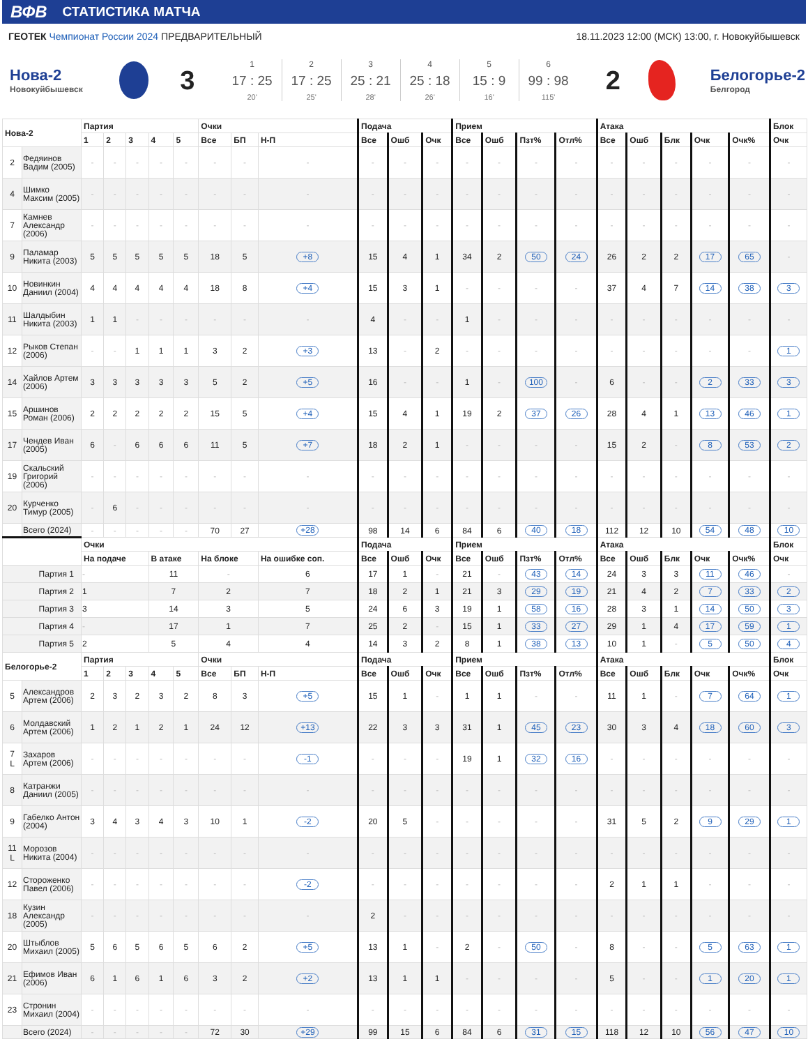ВФВ СТАТИСТИКА МАТЧА
ГЕОТЕК Чемпионат России 2024 ПРЕДВАРИТЕЛЬНЫЙ
18.11.2023 12:00 (МСК) 13:00, г. Новокуйбышевск
Нова-2
Новокуйбышевск
3
1
17 : 25
20'
2
17 : 25
25'
3
25 : 21
28'
4
25 : 18
26'
5
15 : 9
16'
6
99 : 98
115'
2
Белогорье-2
Белгород
| Нова-2 | | Партия | | | | | Очки | | | Подача | | | Прием | | | | Атака | | | | | Блок |
| --- | --- | --- | --- | --- | --- | --- | --- | --- | --- | --- | --- | --- | --- | --- | --- | --- | --- | --- | --- | --- | --- | --- |
| | | 1 | 2 | 3 | 4 | 5 | Все | БП | Н-П | Все | Ошб | Очк | Все | Ошб | Пзт% | Отл% | Все | Ошб | Блк | Очк | Очк% | Очк |
| 2 | Федяинов Вадим (2005) | - | - | - | - | - | - | - | - | - | - | - | - | - | - | - | - | - | - | - | - | - |
| 4 | Шимко Максим (2005) | - | - | - | - | - | - | - | - | - | - | - | - | - | - | - | - | - | - | - | - | - |
| 7 | Камнев Александр (2006) | - | - | - | - | - | - | - | - | - | - | - | - | - | - | - | - | - | - | - | - | - |
| 9 | Паламар Никита (2003) | 5 | 5 | 5 | 5 | 5 | 18 | 5 | +8 | 15 | 4 | 1 | 34 | 2 | 50 | 24 | 26 | 2 | 2 | 17 | 65 | - |
| 10 | Новинкин Даниил (2004) | 4 | 4 | 4 | 4 | 4 | 18 | 8 | +4 | 15 | 3 | 1 | - | - | - | - | 37 | 4 | 7 | 14 | 38 | 3 |
| 11 | Шалдыбин Никита (2003) | 1 | 1 | - | - | - | - | - | - | 4 | - | - | 1 | - | - | - | - | - | - | - | - | - |
| 12 | Рыков Степан (2006) | - | - | 1 | 1 | 1 | 3 | 2 | +3 | 13 | - | 2 | - | - | - | - | - | - | - | - | - | 1 |
| 14 | Хайлов Артем (2006) | 3 | 3 | 3 | 3 | 3 | 5 | 2 | +5 | 16 | - | - | 1 | - | 100 | - | 6 | - | - | 2 | 33 | 3 |
| 15 | Аршинов Роман (2006) | 2 | 2 | 2 | 2 | 2 | 15 | 5 | +4 | 15 | 4 | 1 | 19 | 2 | 37 | 26 | 28 | 4 | 1 | 13 | 46 | 1 |
| 17 | Чендев Иван (2005) | 6 | - | 6 | 6 | 6 | 11 | 5 | +7 | 18 | 2 | 1 | - | - | - | - | 15 | 2 | - | 8 | 53 | 2 |
| 19 | Скальский Григорий (2006) | - | - | - | - | - | - | - | - | - | - | - | - | - | - | - | - | - | - | - | - | - |
| 20 | Курченко Тимур (2005) | - | 6 | - | - | - | - | - | - | - | - | - | - | - | - | - | - | - | - | - | - | - |
| | Всего (2024) | - | - | - | - | - | 70 | 27 | +28 | 98 | 14 | 6 | 84 | 6 | 40 | 18 | 112 | 12 | 10 | 54 | 48 | 10 |
| | | Очки | | | | | | | | Подача | | | Прием | | | | Атака | | | | | Блок |
| | | На подаче | | | В атаке | | На блоке | | На ошибке соп. | Все | Ошб | Очк | Все | Ошб | Пзт% | Отл% | Все | Ошб | Блк | Очк | Очк% | Очк |
| Партия 1 | | - | | | 11 | | - | | 6 | 17 | 1 | - | 21 | - | 43 | 14 | 24 | 3 | 3 | 11 | 46 | - |
| Партия 2 | | 1 | | | 7 | | 2 | | 7 | 18 | 2 | 1 | 21 | 3 | 29 | 19 | 21 | 4 | 2 | 7 | 33 | 2 |
| Партия 3 | | 3 | | | 14 | | 3 | | 5 | 24 | 6 | 3 | 19 | 1 | 58 | 16 | 28 | 3 | 1 | 14 | 50 | 3 |
| Партия 4 | | - | | | 17 | | 1 | | 7 | 25 | 2 | - | 15 | 1 | 33 | 27 | 29 | 1 | 4 | 17 | 59 | 1 |
| Партия 5 | | 2 | | | 5 | | 4 | | 4 | 14 | 3 | 2 | 8 | 1 | 38 | 13 | 10 | 1 | - | 5 | 50 | 4 |
| Белогорье-2 | | Партия | | | | | Очки | | | Подача | | | Прием | | | | Атака | | | | | Блок |
| | | 1 | 2 | 3 | 4 | 5 | Все | БП | Н-П | Все | Ошб | Очк | Все | Ошб | Пзт% | Отл% | Все | Ошб | Блк | Очк | Очк% | Очк |
| 5 | Александров Артем (2006) | 2 | 3 | 2 | 3 | 2 | 8 | 3 | +5 | 15 | 1 | - | 1 | 1 | - | - | 11 | 1 | - | 7 | 64 | 1 |
| 6 | Молдавский Артем (2006) | 1 | 2 | 1 | 2 | 1 | 24 | 12 | +13 | 22 | 3 | 3 | 31 | 1 | 45 | 23 | 30 | 3 | 4 | 18 | 60 | 3 |
| 7 L | Захаров Артем (2006) | - | - | - | - | - | - | - | -1 | - | - | - | 19 | 1 | 32 | 16 | - | - | - | - | - | - |
| 8 | Катранжи Даниил (2005) | - | - | - | - | - | - | - | - | - | - | - | - | - | - | - | - | - | - | - | - | - |
| 9 | Габелко Антон (2004) | 3 | 4 | 3 | 4 | 3 | 10 | 1 | -2 | 20 | 5 | - | - | - | - | - | 31 | 5 | 2 | 9 | 29 | 1 |
| 11 L | Морозов Никита (2004) | - | - | - | - | - | - | - | - | - | - | - | - | - | - | - | - | - | - | - | - | - |
| 12 | Стороженко Павел (2006) | - | - | - | - | - | - | - | -2 | - | - | - | - | - | - | - | 2 | 1 | 1 | - | - | - |
| 18 | Кузин Александр (2005) | - | - | - | - | - | - | - | - | 2 | - | - | - | - | - | - | - | - | - | - | - | - |
| 20 | Штыблов Михаил (2005) | 5 | 6 | 5 | 6 | 5 | 6 | 2 | +5 | 13 | 1 | - | 2 | - | 50 | - | 8 | - | - | 5 | 63 | 1 |
| 21 | Ефимов Иван (2006) | 6 | 1 | 6 | 1 | 6 | 3 | 2 | +2 | 13 | 1 | 1 | - | - | - | - | 5 | - | - | 1 | 20 | 1 |
| 23 | Стронин Михаил (2004) | - | - | - | - | - | - | - | - | - | - | - | - | - | - | - | - | - | - | - | - | - |
| | Всего (2024) | - | - | - | - | - | 72 | 30 | +29 | 99 | 15 | 6 | 84 | 6 | 31 | 15 | 118 | 12 | 10 | 56 | 47 | 10 |